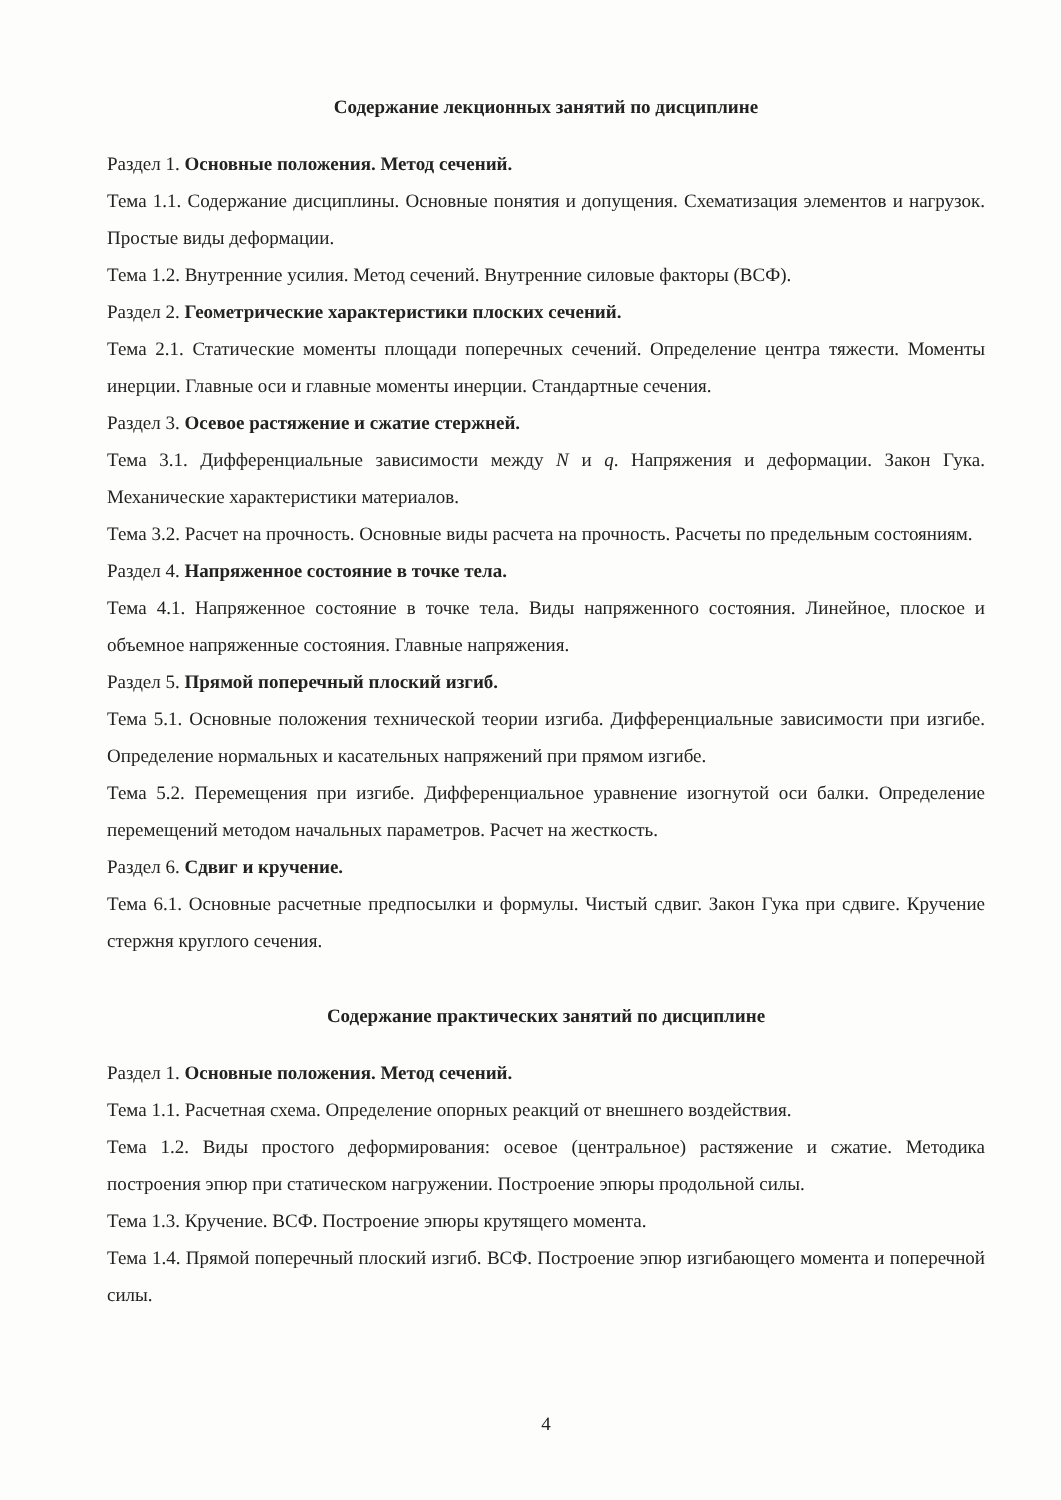Содержание лекционных занятий по дисциплине
Раздел 1. Основные положения. Метод сечений.
Тема 1.1. Содержание дисциплины. Основные понятия и допущения. Схематизация элементов и нагрузок. Простые виды деформации.
Тема 1.2. Внутренние усилия. Метод сечений. Внутренние силовые факторы (ВСФ).
Раздел 2. Геометрические характеристики плоских сечений.
Тема 2.1. Статические моменты площади поперечных сечений. Определение центра тяжести. Моменты инерции. Главные оси и главные моменты инерции. Стандартные сечения.
Раздел 3. Осевое растяжение и сжатие стержней.
Тема 3.1. Дифференциальные зависимости между N и q. Напряжения и деформации. Закон Гука. Механические характеристики материалов.
Тема 3.2. Расчет на прочность. Основные виды расчета на прочность. Расчеты по предельным состояниям.
Раздел 4. Напряженное состояние в точке тела.
Тема 4.1. Напряженное состояние в точке тела. Виды напряженного состояния. Линейное, плоское и объемное напряженные состояния. Главные напряжения.
Раздел 5. Прямой поперечный плоский изгиб.
Тема 5.1. Основные положения технической теории изгиба. Дифференциальные зависимости при изгибе. Определение нормальных и касательных напряжений при прямом изгибе.
Тема 5.2. Перемещения при изгибе. Дифференциальное уравнение изогнутой оси балки. Определение перемещений методом начальных параметров. Расчет на жесткость.
Раздел 6. Сдвиг и кручение.
Тема 6.1. Основные расчетные предпосылки и формулы. Чистый сдвиг. Закон Гука при сдвиге. Кручение стержня круглого сечения.
Содержание практических занятий по дисциплине
Раздел 1. Основные положения. Метод сечений.
Тема 1.1. Расчетная схема. Определение опорных реакций от внешнего воздействия.
Тема 1.2. Виды простого деформирования: осевое (центральное) растяжение и сжатие. Методика построения эпюр при статическом нагружении. Построение эпюры продольной силы.
Тема 1.3. Кручение. ВСФ. Построение эпюры крутящего момента.
Тема 1.4. Прямой поперечный плоский изгиб. ВСФ. Построение эпюр изгибающего момента и поперечной силы.
4